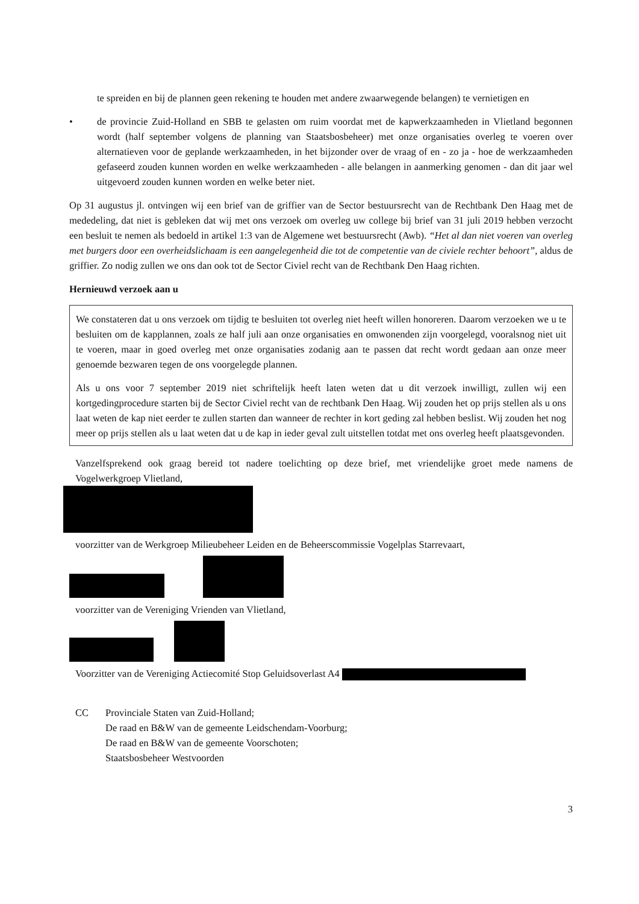te spreiden en bij de plannen geen rekening te houden met andere zwaarwegende belangen) te vernietigen en
• de provincie Zuid-Holland en SBB te gelasten om ruim voordat met de kapwerkzaamheden in Vlietland begonnen wordt (half september volgens de planning van Staatsbosbeheer) met onze organisaties overleg te voeren over alternatieven voor de geplande werkzaamheden, in het bijzonder over de vraag of en - zo ja - hoe de werkzaamheden gefaseerd zouden kunnen worden en welke werkzaamheden - alle belangen in aanmerking genomen - dan dit jaar wel uitgevoerd zouden kunnen worden en welke beter niet.
Op 31 augustus jl. ontvingen wij een brief van de griffier van de Sector bestuursrecht van de Rechtbank Den Haag met de mededeling, dat niet is gebleken dat wij met ons verzoek om overleg uw college bij brief van 31 juli 2019 hebben verzocht een besluit te nemen als bedoeld in artikel 1:3 van de Algemene wet bestuursrecht (Awb). “Het al dan niet voeren van overleg met burgers door een overheidslichaam is een aangelegenheid die tot de competentie van de civiele rechter behoort”, aldus de griffier. Zo nodig zullen we ons dan ook tot de Sector Civiel recht van de Rechtbank Den Haag richten.
Hernieuwd verzoek aan u
We constateren dat u ons verzoek om tijdig te besluiten tot overleg niet heeft willen honoreren. Daarom verzoeken we u te besluiten om de kapplannen, zoals ze half juli aan onze organisaties en omwonenden zijn voorgelegd, vooralsnog niet uit te voeren, maar in goed overleg met onze organisaties zodanig aan te passen dat recht wordt gedaan aan onze meer genoemde bezwaren tegen de ons voorgelegde plannen.
Als u ons voor 7 september 2019 niet schriftelijk heeft laten weten dat u dit verzoek inwilligt, zullen wij een kortgedingprocedure starten bij de Sector Civiel recht van de rechtbank Den Haag. Wij zouden het op prijs stellen als u ons laat weten de kap niet eerder te zullen starten dan wanneer de rechter in kort geding zal hebben beslist. Wij zouden het nog meer op prijs stellen als u laat weten dat u de kap in ieder geval zult uitstellen totdat met ons overleg heeft plaatsgevonden.
Vanzelfsprekend ook graag bereid tot nadere toelichting op deze brief, met vriendelijke groet mede namens de Vogelwerkgroep Vlietland,
voorzitter van de Werkgroep Milieubeheer Leiden en de Beheerscommissie Vogelplas Starrevaart,
voorzitter van de Vereniging Vrienden van Vlietland,
Voorzitter van de Vereniging Actiecomité Stop Geluidsoverlast A4
CC Provinciale Staten van Zuid-Holland;
De raad en B&W van de gemeente Leidschendam-Voorburg;
De raad en B&W van de gemeente Voorschoten;
Staatsbosbeheer Westvoorden
3